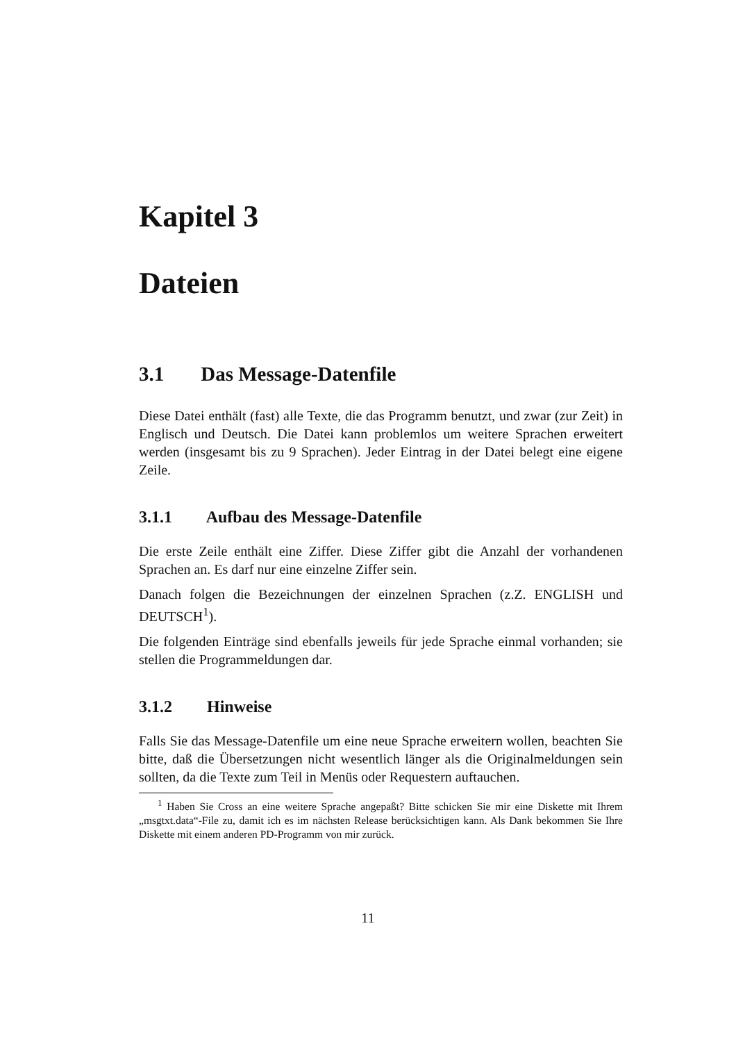Kapitel 3
Dateien
3.1 Das Message-Datenfile
Diese Datei enthält (fast) alle Texte, die das Programm benutzt, und zwar (zur Zeit) in Englisch und Deutsch. Die Datei kann problemlos um weitere Sprachen erweitert werden (insgesamt bis zu 9 Sprachen). Jeder Eintrag in der Datei belegt eine eigene Zeile.
3.1.1 Aufbau des Message-Datenfile
Die erste Zeile enthält eine Ziffer. Diese Ziffer gibt die Anzahl der vorhandenen Sprachen an. Es darf nur eine einzelne Ziffer sein.
Danach folgen die Bezeichnungen der einzelnen Sprachen (z.Z. ENGLISH und DEUTSCH<sup>1</sup>).
Die folgenden Einträge sind ebenfalls jeweils für jede Sprache einmal vorhanden; sie stellen die Programmeldungen dar.
3.1.2 Hinweise
Falls Sie das Message-Datenfile um eine neue Sprache erweitern wollen, beachten Sie bitte, daß die Übersetzungen nicht wesentlich länger als die Originalmeldungen sein sollten, da die Texte zum Teil in Menüs oder Requestern auftauchen.
<sup>1</sup> Haben Sie Cross an eine weitere Sprache angepaßt? Bitte schicken Sie mir eine Diskette mit Ihrem „msgtxt.data“-File zu, damit ich es im nächsten Release berücksichtigen kann. Als Dank bekommen Sie Ihre Diskette mit einem anderen PD-Programm von mir zurück.
11